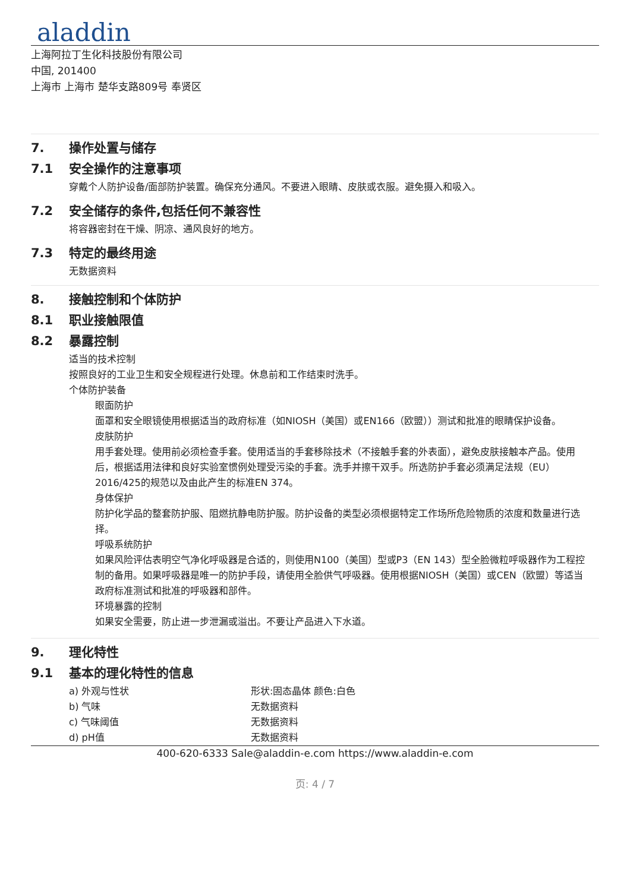aladdin
上海阿拉丁生化科技股份有限公司
中国, 201400
上海市 上海市 楚华支路809号 奉贤区
7. 操作处置与储存
7.1 安全操作的注意事项
穿戴个人防护设备/面部防护装置。确保充分通风。不要进入眼睛、皮肤或衣服。避免摄入和吸入。
7.2 安全储存的条件,包括任何不兼容性
将容器密封在干燥、阴凉、通风良好的地方。
7.3 特定的最终用途
无数据资料
8. 接触控制和个体防护
8.1 职业接触限值
8.2 暴露控制
适当的技术控制
按照良好的工业卫生和安全规程进行处理。休息前和工作结束时洗手。
个体防护装备
眼面防护
面罩和安全眼镜使用根据适当的政府标准（如NIOSH（美国）或EN166（欧盟））测试和批准的眼睛保护设备。
皮肤防护
用手套处理。使用前必须检查手套。使用适当的手套移除技术（不接触手套的外表面），避免皮肤接触本产品。使用后，根据适用法律和良好实验室惯例处理受污染的手套。洗手并擦干双手。所选防护手套必须满足法规（EU）2016/425的规范以及由此产生的标准EN 374。
身体保护
防护化学品的整套防护服、阻燃抗静电防护服。防护设备的类型必须根据特定工作场所危险物质的浓度和数量进行选择。
呼吸系统防护
如果风险评估表明空气净化呼吸器是合适的，则使用N100（美国）型或P3（EN 143）型全脸微粒呼吸器作为工程控制的备用。如果呼吸器是唯一的防护手段，请使用全脸供气呼吸器。使用根据NIOSH（美国）或CEN（欧盟）等适当政府标准测试和批准的呼吸器和部件。
环境暴露的控制
如果安全需要，防止进一步泄漏或溢出。不要让产品进入下水道。
9. 理化特性
9.1 基本的理化特性的信息
| a) 外观与性状 | 形状:固态晶体 颜色:白色 |
| b) 气味 | 无数据资料 |
| c) 气味阈值 | 无数据资料 |
| d) pH值 | 无数据资料 |
400-620-6333 Sale@aladdin-e.com https://www.aladdin-e.com
页: 4 / 7